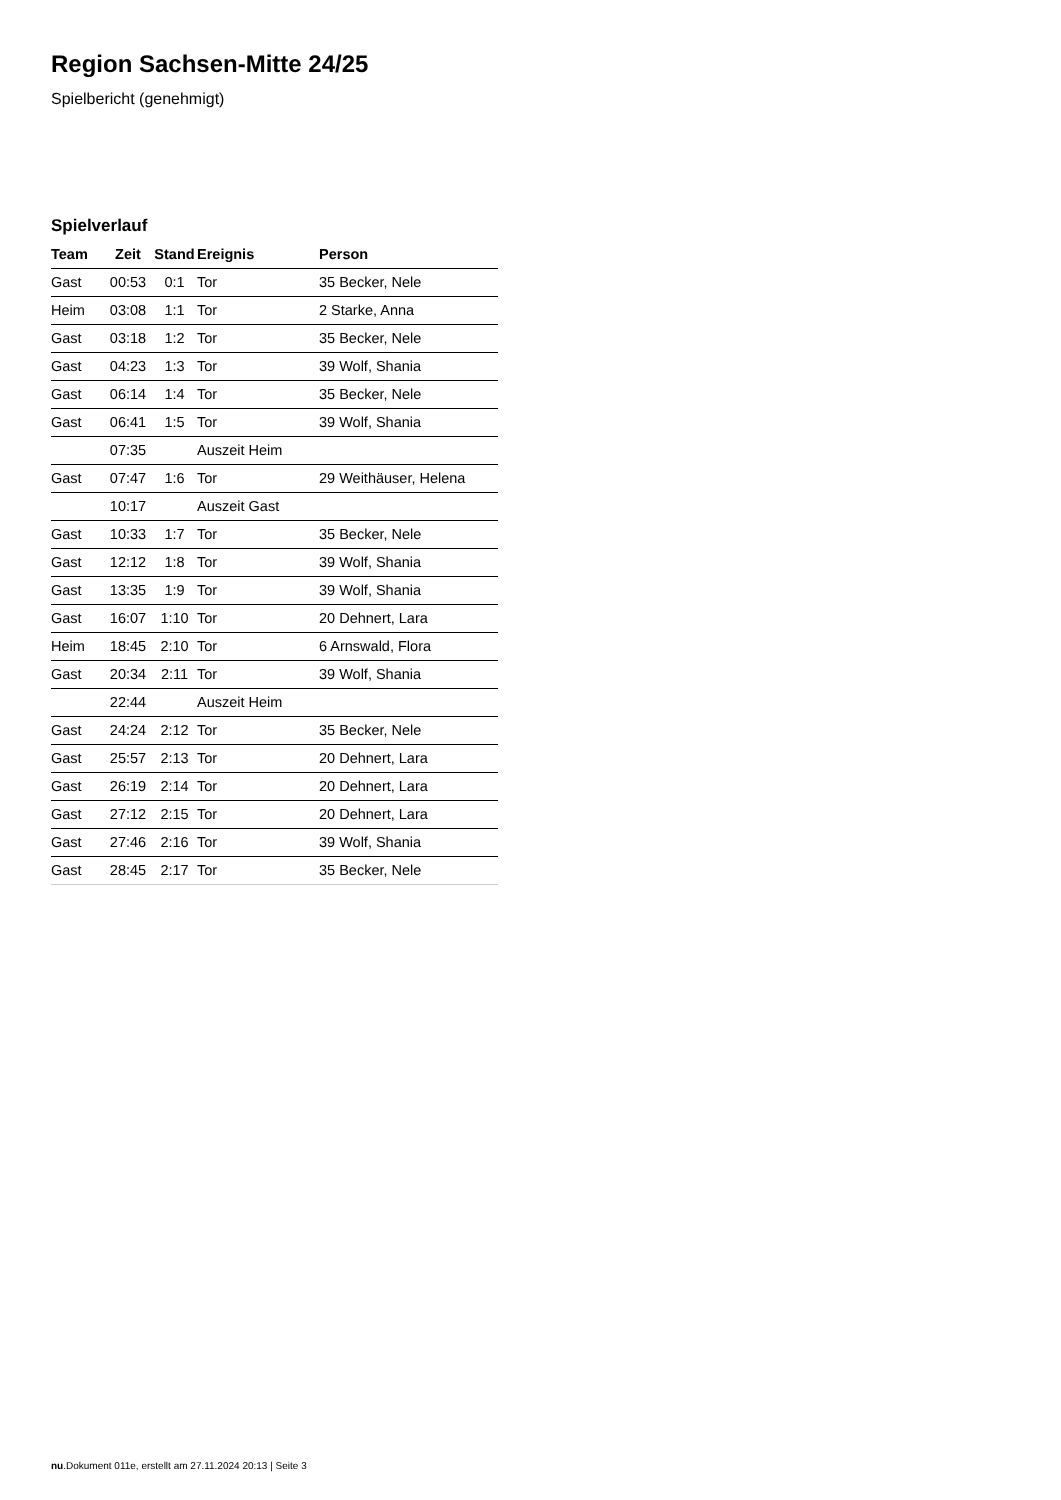Region Sachsen-Mitte 24/25
Spielbericht (genehmigt)
Spielverlauf
| Team | Zeit | Stand | Ereignis | Person |
| --- | --- | --- | --- | --- |
| Gast | 00:53 | 0:1 | Tor | 35 Becker, Nele |
| Heim | 03:08 | 1:1 | Tor | 2 Starke, Anna |
| Gast | 03:18 | 1:2 | Tor | 35 Becker, Nele |
| Gast | 04:23 | 1:3 | Tor | 39 Wolf, Shania |
| Gast | 06:14 | 1:4 | Tor | 35 Becker, Nele |
| Gast | 06:41 | 1:5 | Tor | 39 Wolf, Shania |
| | 07:35 | | Auszeit Heim | |
| Gast | 07:47 | 1:6 | Tor | 29 Weithäuser, Helena |
| | 10:17 | | Auszeit Gast | |
| Gast | 10:33 | 1:7 | Tor | 35 Becker, Nele |
| Gast | 12:12 | 1:8 | Tor | 39 Wolf, Shania |
| Gast | 13:35 | 1:9 | Tor | 39 Wolf, Shania |
| Gast | 16:07 | 1:10 | Tor | 20 Dehnert, Lara |
| Heim | 18:45 | 2:10 | Tor | 6 Arnswald, Flora |
| Gast | 20:34 | 2:11 | Tor | 39 Wolf, Shania |
| | 22:44 | | Auszeit Heim | |
| Gast | 24:24 | 2:12 | Tor | 35 Becker, Nele |
| Gast | 25:57 | 2:13 | Tor | 20 Dehnert, Lara |
| Gast | 26:19 | 2:14 | Tor | 20 Dehnert, Lara |
| Gast | 27:12 | 2:15 | Tor | 20 Dehnert, Lara |
| Gast | 27:46 | 2:16 | Tor | 39 Wolf, Shania |
| Gast | 28:45 | 2:17 | Tor | 35 Becker, Nele |
nu.Dokument 011e, erstellt am 27.11.2024 20:13 | Seite 3